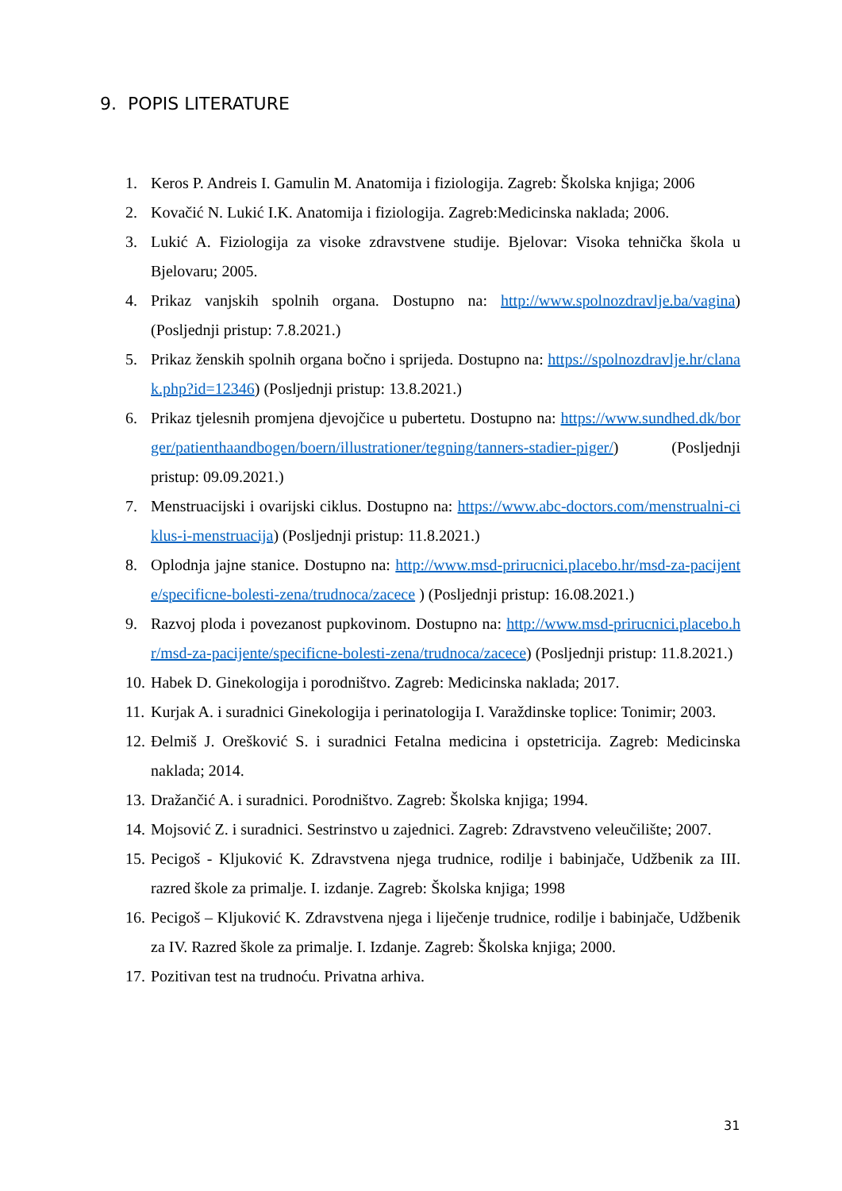9. POPIS LITERATURE
1. Keros P. Andreis I. Gamulin M. Anatomija i fiziologija. Zagreb: Školska knjiga; 2006
2. Kovačić N. Lukić I.K. Anatomija i fiziologija. Zagreb:Medicinska naklada; 2006.
3. Lukić A. Fiziologija za visoke zdravstvene studije. Bjelovar: Visoka tehnička škola u Bjelovaru; 2005.
4. Prikaz vanjskih spolnih organa. Dostupno na: http://www.spolnozdravlje.ba/vagina) (Posljednji pristup: 7.8.2021.)
5. Prikaz ženskih spolnih organa bočno i sprijeda. Dostupno na: https://spolnozdravlje.hr/clanak.php?id=12346) (Posljednji pristup: 13.8.2021.)
6. Prikaz tjelesnih promjena djevojčice u pubertetu. Dostupno na: https://www.sundhed.dk/borger/patienthaandbogen/boern/illustrationer/tegning/tanners-stadier-piger/) (Posljednji pristup: 09.09.2021.)
7. Menstruacijski i ovarijski ciklus. Dostupno na: https://www.abc-doctors.com/menstrualni-ciklus-i-menstruacija) (Posljednji pristup: 11.8.2021.)
8. Oplodnja jajne stanice. Dostupno na: http://www.msd-prirucnici.placebo.hr/msd-za-pacijente/specificne-bolesti-zena/trudnoca/zacece ) (Posljednji pristup: 16.08.2021.)
9. Razvoj ploda i povezanost pupkovinom. Dostupno na: http://www.msd-prirucnici.placebo.hr/msd-za-pacijente/specificne-bolesti-zena/trudnoca/zacece) (Posljednji pristup: 11.8.2021.)
10. Habek D. Ginekologija i porodništvo. Zagreb: Medicinska naklada; 2017.
11. Kurjak A. i suradnici Ginekologija i perinatologija I. Varaždinske toplice: Tonimir; 2003.
12. Đelmiš J. Orešković S. i suradnici Fetalna medicina i opstetricija. Zagreb: Medicinska naklada; 2014.
13. Dražančić A. i suradnici. Porodništvo. Zagreb: Školska knjiga; 1994.
14. Mojsović Z. i suradnici. Sestrinstvo u zajednici. Zagreb: Zdravstveno veleučilište; 2007.
15. Pecigoš - Kljuković K. Zdravstvena njega trudnice, rodilje i babinjače, Udžbenik za III. razred škole za primalje. I. izdanje. Zagreb: Školska knjiga; 1998
16. Pecigoš – Kljuković K. Zdravstvena njega i liječenje trudnice, rodilje i babinjače, Udžbenik za IV. Razred škole za primalje. I. Izdanje. Zagreb: Školska knjiga; 2000.
17. Pozitivan test na trudnoću. Privatna arhiva.
31